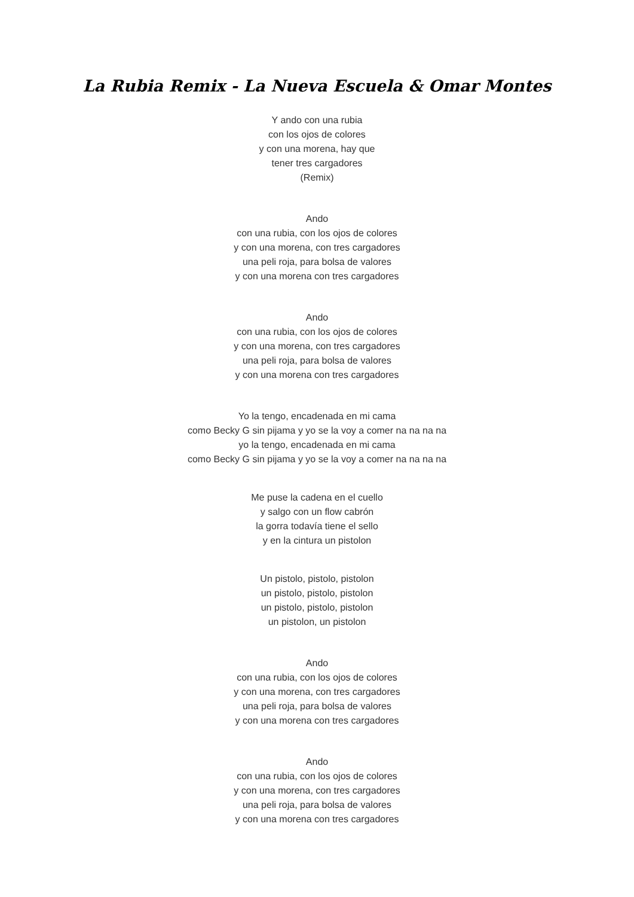La Rubia Remix - La Nueva Escuela & Omar Montes
Y ando con una rubia
con los ojos de colores
y con una morena, hay que
tener tres cargadores
(Remix)
Ando
con una rubia, con los ojos de colores
y con una morena, con tres cargadores
una peli roja, para bolsa de valores
y con una morena con tres cargadores
Ando
con una rubia, con los ojos de colores
y con una morena, con tres cargadores
una peli roja, para bolsa de valores
y con una morena con tres cargadores
Yo la tengo, encadenada en mi cama
como Becky G sin pijama y yo se la voy a comer na na na na
yo la tengo, encadenada en mi cama
como Becky G sin pijama y yo se la voy a comer na na na na
Me puse la cadena en el cuello
y salgo con un flow cabrón
la gorra todavía tiene el sello
y en la cintura un pistolon
Un pistolo, pistolo, pistolon
un pistolo, pistolo, pistolon
un pistolo, pistolo, pistolon
un pistolon, un pistolon
Ando
con una rubia, con los ojos de colores
y con una morena, con tres cargadores
una peli roja, para bolsa de valores
y con una morena con tres cargadores
Ando
con una rubia, con los ojos de colores
y con una morena, con tres cargadores
una peli roja, para bolsa de valores
y con una morena con tres cargadores